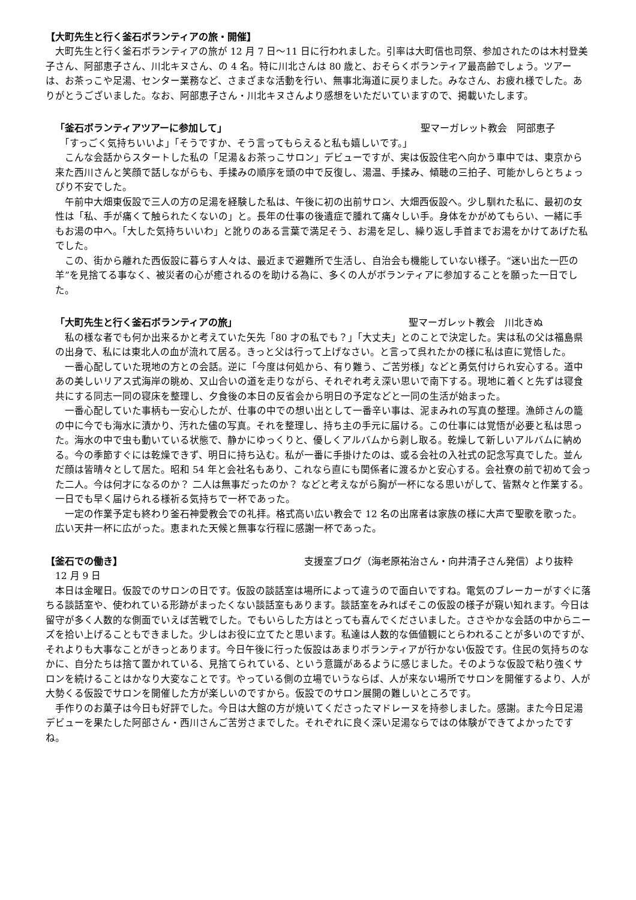【大町先生と行く釜石ボランティアの旅・開催】
　大町先生と行く釜石ボランティアの旅が 12 月 7 日～11 日に行われました。引率は大町信也司祭、参加されたのは木村登美子さん、阿部恵子さん、川北キヌさん、の 4 名。特に川北さんは 80 歳と、おそらくボランティア最高齢でしょう。ツアーは、お茶っこや足湯、センター業務など、さまざまな活動を行い、無事北海道に戻りました。みなさん、お疲れ様でした。ありがとうございました。なお、阿部恵子さん・川北キヌさんより感想をいただいていますので、掲載いたします。
「釜石ボランティアツアーに参加して」 聖マーガレット教会　阿部恵子
　「すっごく気持ちいいよ」「そうですか、そう言ってもらえると私も嬉しいです。」
　こんな会話からスタートした私の「足湯＆お茶っこサロン」デビューですが、実は仮設住宅へ向かう車中では、東京から来た西川さんと笑顔で話しながらも、手揉みの順序を頭の中で反復し、湯温、手揉み、傾聴の三拍子、可能かしらとちょっぴり不安でした。
　午前中大畑東仮設で三人の方の足湯を経験した私は、午後に初の出前サロン、大畑西仮設へ。少し馴れた私に、最初の女性は「私、手が痛くて触られたくないの」と。長年の仕事の後遺症で腫れて痛々しい手。身体をかがめてもらい、一緒に手もお湯の中へ。「大した気持ちいいわ」と訛りのある言葉で満足そう、お湯を足し、繰り返し手首までお湯をかけてあげた私でした。
　この、街から離れた西仮設に暮らす人々は、最近まで避難所で生活し、自治会も機能していない様子。“迷い出た一匹の羊”を見捨てる事なく、被災者の心が癒されるのを助ける為に、多くの人がボランティアに参加することを願った一日でした。
「大町先生と行く釜石ボランティアの旅」 聖マーガレット教会　川北きぬ
　私の様な者でも何か出来るかと考えていた矢先「80 才の私でも？」「大丈夫」とのことで決定した。実は私の父は福島県の出身で、私には東北人の血が流れて居る。きっと父は行って上げなさい。と言って呉れたかの様に私は直に覚悟した。
　一番心配していた現地の方との会話。逆に「今度は何処から、有り難う、ご苦労様」などと勇気付けられ安心する。道中あの美しいリアス式海岸の眺め、又山合いの道を走りながら、それぞれ考え深い思いで南下する。現地に着くと先ずは寝食共にする同志一同の寝床を整理し、夕食後の本日の反省会から明日の予定などと一同の生活が始まった。
　一番心配していた事柄も一安心したが、仕事の中での想い出として一番辛い事は、泥まみれの写真の整理。漁師さんの籠の中に今でも海水に漬かり、汚れた儘の写真。それを整理し、持ち主の手元に届ける。この仕事には覚悟が必要と私は思った。海水の中で虫も動いている状態で、静かにゆっくりと、優しくアルバムから剥し取る。乾燥して新しいアルバムに納める。今の季節すぐには乾燥できず、明日に持ち込む。私が一番に手掛けたのは、或る会社の入社式の記念写真でした。並んだ顔は皆晴々として居た。昭和 54 年と会社名もあり、これなら直にも関係者に渡るかと安心する。会社寮の前で初めて会った二人。今は何才になるのか？ 二人は無事だったのか？ などと考えながら胸が一杯になる思いがして、皆黙々と作業する。一日でも早く届けられる様祈る気持ちで一杯であった。
　一定の作業予定も終わり釜石神愛教会での礼拝。格式高い広い教会で 12 名の出席者は家族の様に大声で聖歌を歌った。広い天井一杯に広がった。恵まれた天候と無事な行程に感謝一杯であった。
【釜石での働き】 支援室ブログ（海老原祐治さん・向井清子さん発信）より抜粋
　12 月 9 日
　本日は金曜日。仮設でのサロンの日です。仮設の談話室は場所によって違うので面白いですね。電気のブレーカーがすぐに落ちる談話室や、使われている形跡がまったくない談話室もあります。談話室をみればそこの仮設の様子が窺い知れます。今日は留守が多く人数的な側面でいえば苦戦でした。でもいらした方はとっても喜んでくださいました。ささやかな会話の中からニーズを拾い上げることもできました。少しはお役に立てたと思います。私達は人数的な価値観にとらわれることが多いのですが、それよりも大事なことがきっとあります。今日午後に行った仮設はあまりボランティアが行かない仮設です。住民の気持ちのなかに、自分たちは捨て置かれている、見捨てられている、という意識があるように感じました。そのような仮設で粘り強くサロンを続けることはかなり大変なことです。やっている側の立場でいうならば、人が来ない場所でサロンを開催するより、人が大勢くる仮設でサロンを開催した方が楽しいのですから。仮設でのサロン展開の難しいところです。
　手作りのお菓子は今日も好評でした。今日は大館の方が焼いてくださったマドレーヌを持参しました。感謝。また今日足湯デビューを果たした阿部さん・西川さんご苦労さまでした。それぞれに良く深い足湯ならではの体験ができてよかったですね。